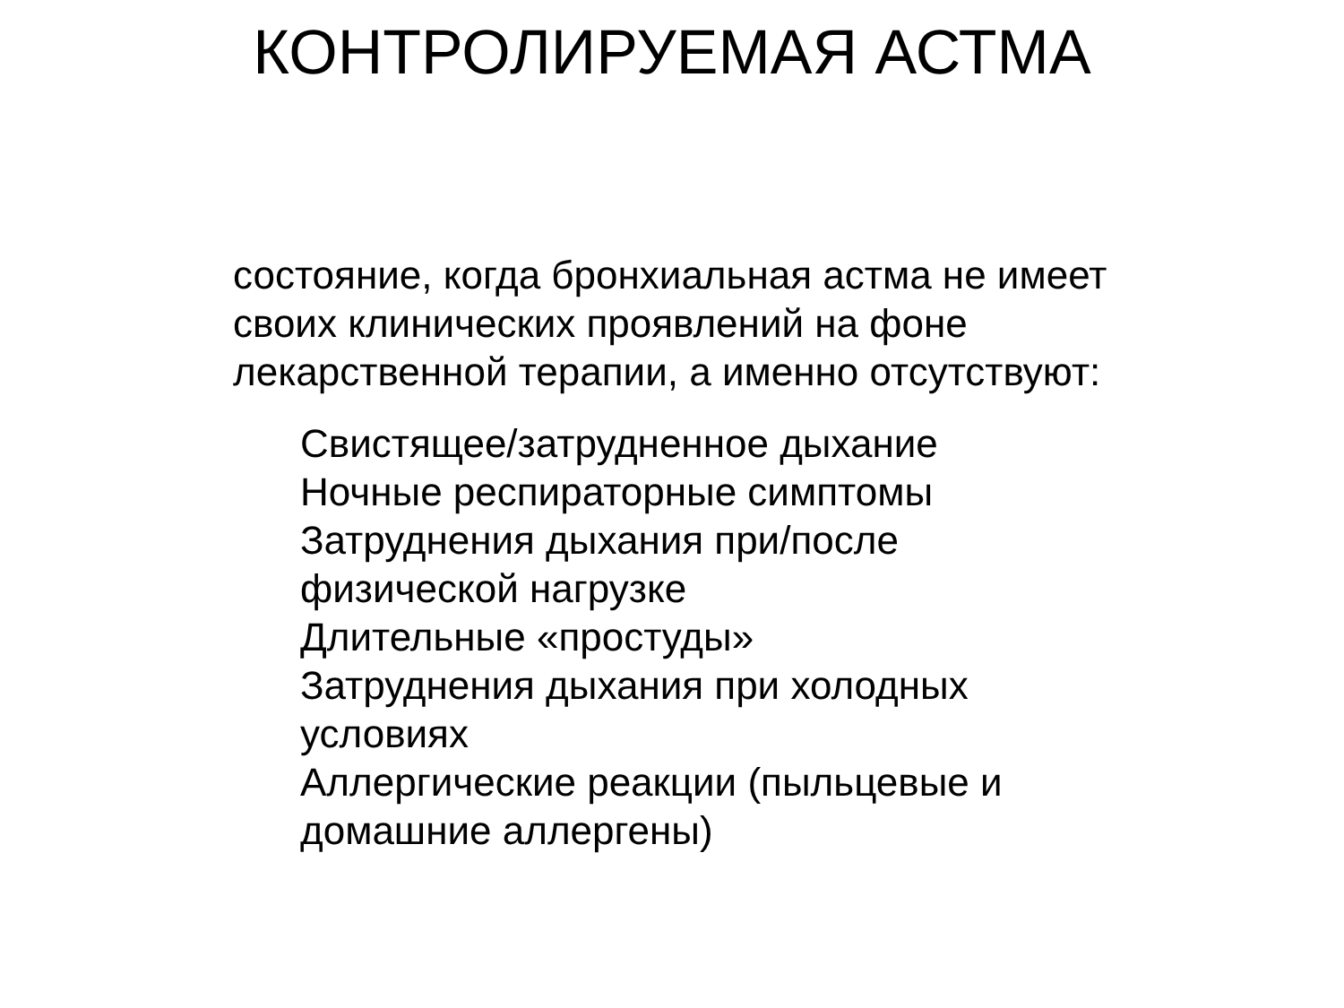КОНТРОЛИРУЕМАЯ АСТМА
состояние, когда бронхиальная астма не имеет своих клинических проявлений на фоне лекарственной терапии, а именно отсутствуют:
Свистящее/затрудненное дыхание
Ночные респираторные симптомы
Затруднения дыхания при/после физической нагрузке
Длительные «простуды»
Затруднения дыхания при холодных условиях
Аллергические реакции (пыльцевые и домашние аллергены)